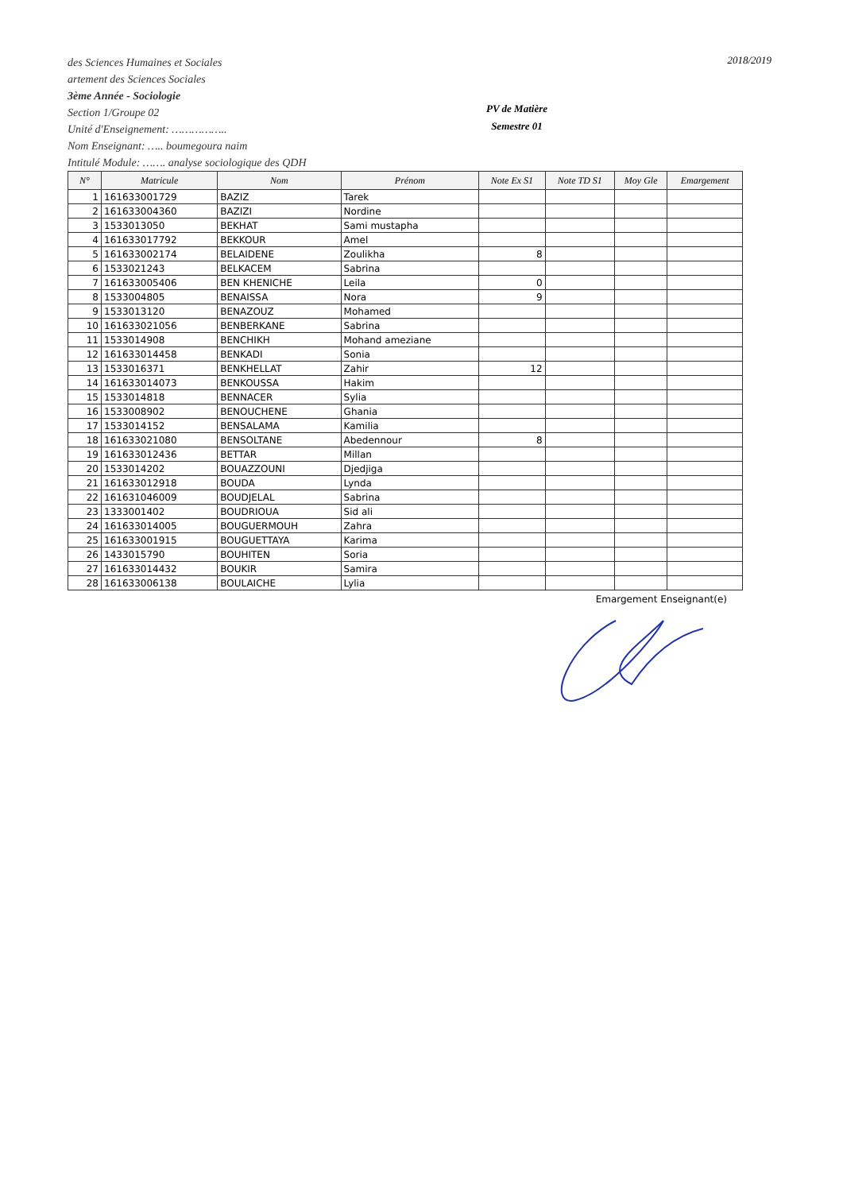des Sciences Humaines et Sociales
artement des Sciences Sociales
3ème Année - Sociologie
Section 1/Groupe 02
Unité d'Enseignement: ……………..
Nom Enseignant: ….. boumegoura naim
Intitulé Module: ……. analyse sociologique des QDH
PV de Matière
Semestre 01
2018/2019
| N° | Matricule | Nom | Prénom | Note Ex S1 | Note TD S1 | Moy Gle | Emargement |
| --- | --- | --- | --- | --- | --- | --- | --- |
| 1 | 161633001729 | BAZIZ | Tarek | | | | |
| 2 | 161633004360 | BAZIZI | Nordine | | | | |
| 3 | 1533013050 | BEKHAT | Sami mustapha | | | | |
| 4 | 161633017792 | BEKKOUR | Amel | | | | |
| 5 | 161633002174 | BELAIDENE | Zoulikha | 8 | | | |
| 6 | 1533021243 | BELKACEM | Sabrina | | | | |
| 7 | 161633005406 | BEN KHENICHE | Leila | 0 | | | |
| 8 | 1533004805 | BENAISSA | Nora | 9 | | | |
| 9 | 1533013120 | BENAZOUZ | Mohamed | | | | |
| 10 | 161633021056 | BENBERKANE | Sabrina | | | | |
| 11 | 1533014908 | BENCHIKH | Mohand ameziane | | | | |
| 12 | 161633014458 | BENKADI | Sonia | | | | |
| 13 | 1533016371 | BENKHELLAT | Zahir | 12 | | | |
| 14 | 161633014073 | BENKOUSSA | Hakim | | | | |
| 15 | 1533014818 | BENNACER | Sylia | | | | |
| 16 | 1533008902 | BENOUCHENE | Ghania | | | | |
| 17 | 1533014152 | BENSALAMA | Kamilia | | | | |
| 18 | 161633021080 | BENSOLTANE | Abedennour | 8 | | | |
| 19 | 161633012436 | BETTAR | Millan | | | | |
| 20 | 1533014202 | BOUAZZOUNI | Djedjiga | | | | |
| 21 | 161633012918 | BOUDA | Lynda | | | | |
| 22 | 161631046009 | BOUDJELAL | Sabrina | | | | |
| 23 | 1333001402 | BOUDRIOUA | Sid ali | | | | |
| 24 | 161633014005 | BOUGUERMOUH | Zahra | | | | |
| 25 | 161633001915 | BOUGUETTAYA | Karima | | | | |
| 26 | 1433015790 | BOUHITEN | Soria | | | | |
| 27 | 161633014432 | BOUKIR | Samira | | | | |
| 28 | 161633006138 | BOULAICHE | Lylia | | | | |
Emargement Enseignant(e)